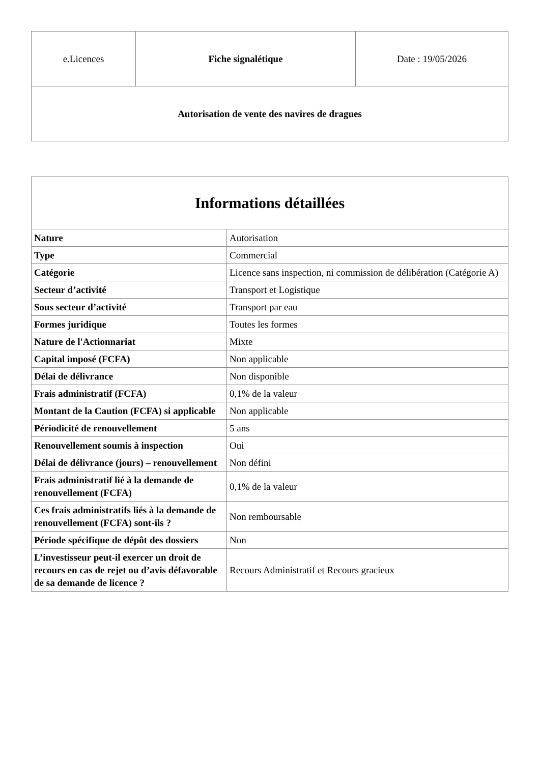| e.Licences | Fiche signalétique | Date : 19/05/2026 |
| Autorisation de vente des navires de dragues | | |
| Informations détaillées | |
| --- | --- |
| Nature | Autorisation |
| Type | Commercial |
| Catégorie | Licence sans inspection, ni commission de délibération (Catégorie A) |
| Secteur d’activité | Transport et Logistique |
| Sous secteur d’activité | Transport par eau |
| Formes juridique | Toutes les formes |
| Nature de l'Actionnariat | Mixte |
| Capital imposé (FCFA) | Non applicable |
| Délai de délivrance | Non disponible |
| Frais administratif (FCFA) | 0,1% de la valeur |
| Montant de la Caution (FCFA) si applicable | Non applicable |
| Périodicité de renouvellement | 5 ans |
| Renouvellement soumis à inspection | Oui |
| Délai de délivrance (jours) – renouvellement | Non défini |
| Frais administratif lié à la demande de renouvellement (FCFA) | 0,1% de la valeur |
| Ces frais administratifs liés à la demande de renouvellement (FCFA) sont-ils ? | Non remboursable |
| Période spécifique de dépôt des dossiers | Non |
| L’investisseur peut-il exercer un droit de recours en cas de rejet ou d’avis défavorable de sa demande de licence ? | Recours Administratif et Recours gracieux |